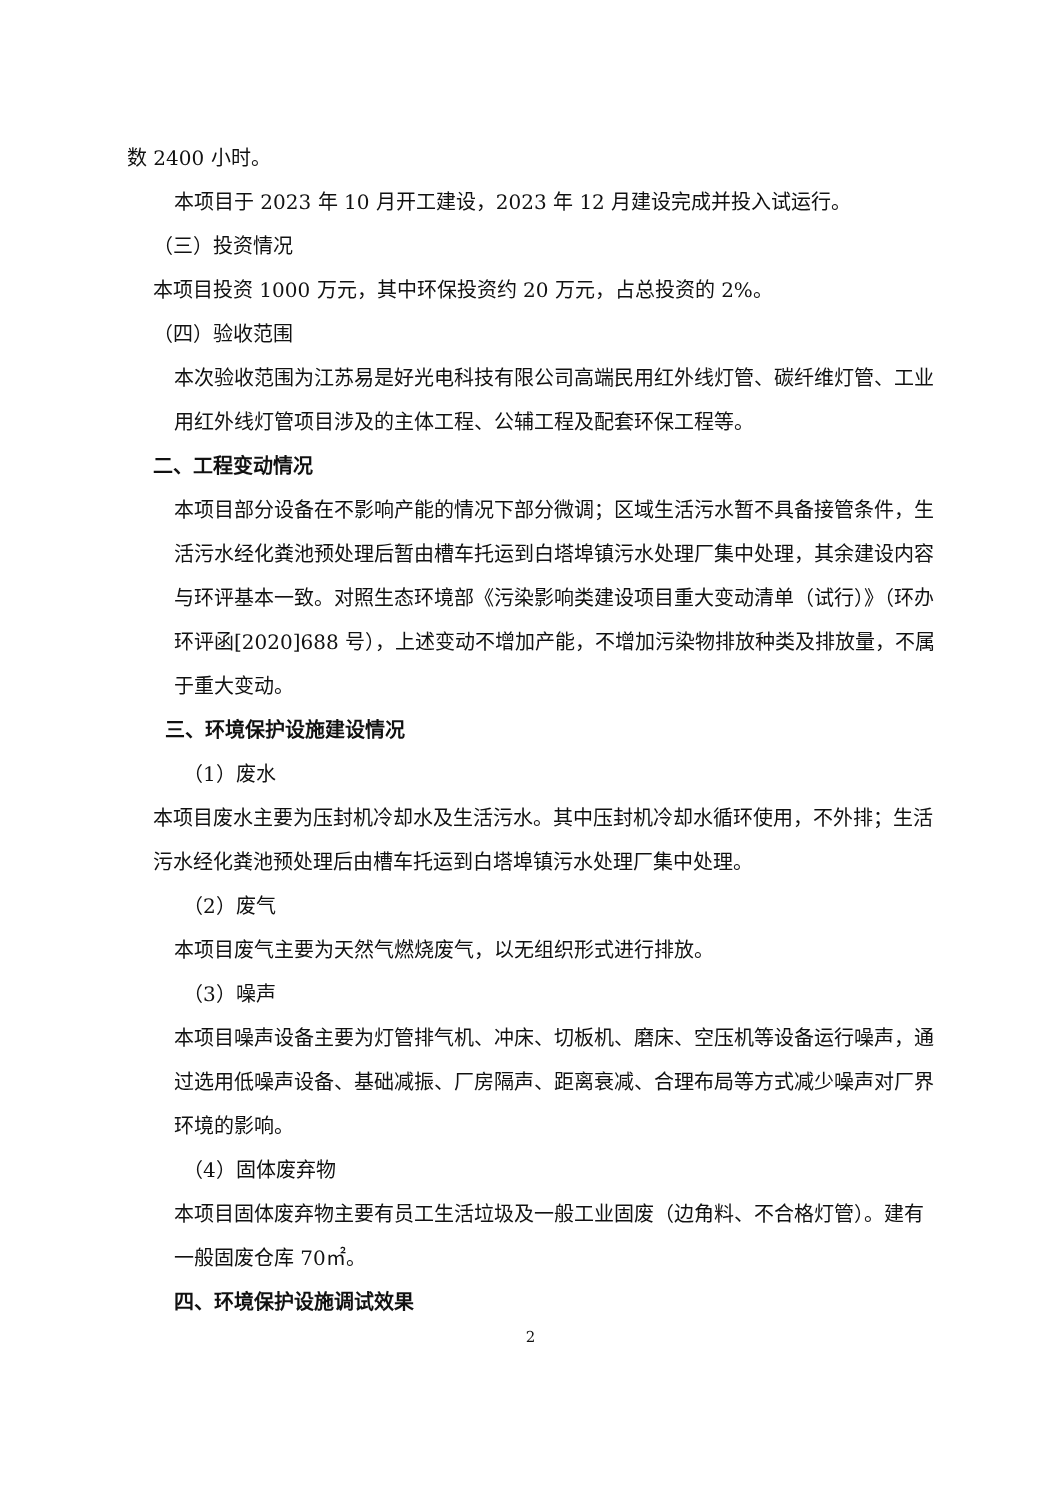数 2400 小时。
本项目于 2023 年 10 月开工建设，2023 年 12 月建设完成并投入试运行。
（三）投资情况
本项目投资 1000 万元，其中环保投资约 20 万元，占总投资的 2%。
（四）验收范围
本次验收范围为江苏易是好光电科技有限公司高端民用红外线灯管、碳纤维灯管、工业用红外线灯管项目涉及的主体工程、公辅工程及配套环保工程等。
二、工程变动情况
本项目部分设备在不影响产能的情况下部分微调；区域生活污水暂不具备接管条件，生活污水经化粪池预处理后暂由槽车托运到白塔埠镇污水处理厂集中处理，其余建设内容与环评基本一致。对照生态环境部《污染影响类建设项目重大变动清单（试行）》（环办环评函[2020]688 号），上述变动不增加产能，不增加污染物排放种类及排放量，不属于重大变动。
三、环境保护设施建设情况
（1）废水
本项目废水主要为压封机冷却水及生活污水。其中压封机冷却水循环使用，不外排；生活污水经化粪池预处理后由槽车托运到白塔埠镇污水处理厂集中处理。
（2）废气
本项目废气主要为天然气燃烧废气，以无组织形式进行排放。
（3）噪声
本项目噪声设备主要为灯管排气机、冲床、切板机、磨床、空压机等设备运行噪声，通过选用低噪声设备、基础减振、厂房隔声、距离衰减、合理布局等方式减少噪声对厂界环境的影响。
（4）固体废弃物
本项目固体废弃物主要有员工生活垃圾及一般工业固废（边角料、不合格灯管）。建有一般固废仓库 70㎡。
四、环境保护设施调试效果
2